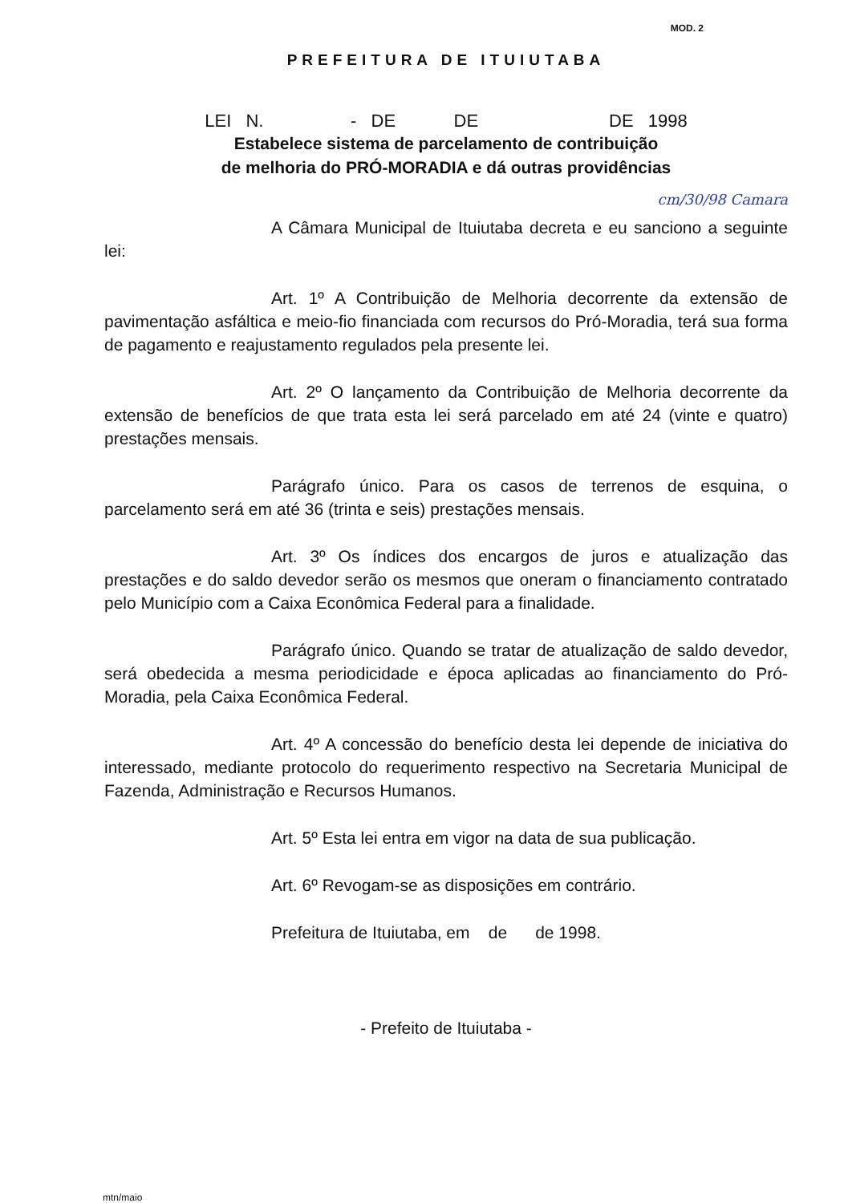MOD. 2
PREFEITURA DE ITUIUTABA
LEI N. - DE DE DE 1998
Estabelece sistema de parcelamento de contribuição
de melhoria do PRÓ-MORADIA e dá outras providências
cm/30/98 Camara
A Câmara Municipal de Ituiutaba decreta e eu sanciono a seguinte lei:
Art. 1º A Contribuição de Melhoria decorrente da extensão de pavimentação asfáltica e meio-fio financiada com recursos do Pró-Moradia, terá sua forma de pagamento e reajustamento regulados pela presente lei.
Art. 2º O lançamento da Contribuição de Melhoria decorrente da extensão de benefícios de que trata esta lei será parcelado em até 24 (vinte e quatro) prestações mensais.
Parágrafo único. Para os casos de terrenos de esquina, o parcelamento será em até 36 (trinta e seis) prestações mensais.
Art. 3º Os índices dos encargos de juros e atualização das prestações e do saldo devedor serão os mesmos que oneram o financiamento contratado pelo Município com a Caixa Econômica Federal para a finalidade.
Parágrafo único. Quando se tratar de atualização de saldo devedor, será obedecida a mesma periodicidade e época aplicadas ao financiamento do Pró-Moradia, pela Caixa Econômica Federal.
Art. 4º A concessão do benefício desta lei depende de iniciativa do interessado, mediante protocolo do requerimento respectivo na Secretaria Municipal de Fazenda, Administração e Recursos Humanos.
Art. 5º Esta lei entra em vigor na data de sua publicação.
Art. 6º Revogam-se as disposições em contrário.
Prefeitura de Ituiutaba, em de de 1998.
- Prefeito de Ituiutaba -
mtn/maio